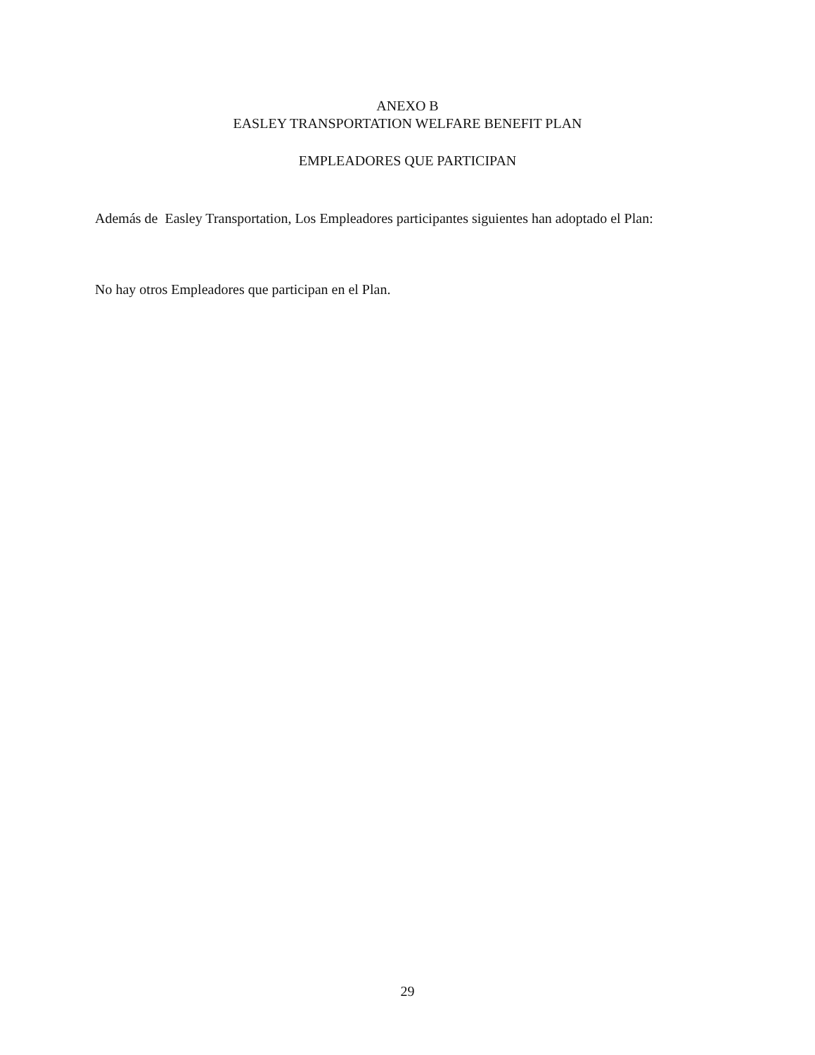ANEXO B
EASLEY TRANSPORTATION WELFARE BENEFIT PLAN
EMPLEADORES QUE PARTICIPAN
Además de Easley Transportation, Los Empleadores participantes siguientes han adoptado el Plan:
No hay otros Empleadores que participan en el Plan.
29